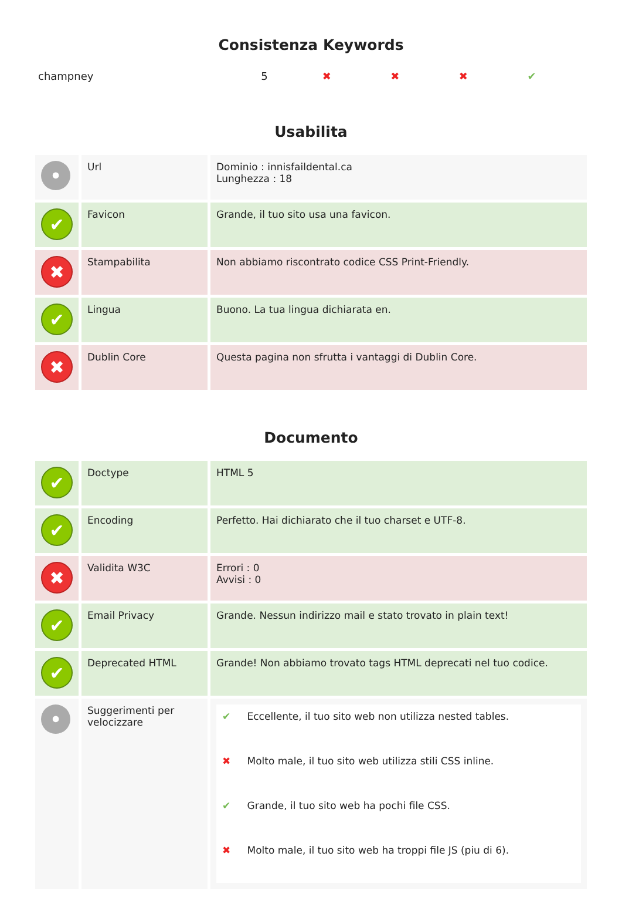Consistenza Keywords
| champney | 5 | ✖ | ✖ | ✖ | ✔ |
Usabilita
| • | Url | Dominio : innisfaildental.ca Lunghezza : 18 |
| ✔ | Favicon | Grande, il tuo sito usa una favicon. |
| ✖ | Stampabilita | Non abbiamo riscontrato codice CSS Print-Friendly. |
| ✔ | Lingua | Buono. La tua lingua dichiarata en. |
| ✖ | Dublin Core | Questa pagina non sfrutta i vantaggi di Dublin Core. |
Documento
| ✔ | Doctype | HTML 5 |
| ✔ | Encoding | Perfetto. Hai dichiarato che il tuo charset e UTF-8. |
| ✖ | Validita W3C | Errori : 0 Avvisi : 0 |
| ✔ | Email Privacy | Grande. Nessun indirizzo mail e stato trovato in plain text! |
| ✔ | Deprecated HTML | Grande! Non abbiamo trovato tags HTML deprecati nel tuo codice. |
| • | Suggerimenti per velocizzare | / ✔ / Eccellente, il tuo sito web non utilizza nested tables. / / ✖ / Molto male, il tuo sito web utilizza stili CSS inline. / / ✔ / Grande, il tuo sito web ha pochi file CSS. / / ✖ / Molto male, il tuo sito web ha troppi file JS (piu di 6). / |